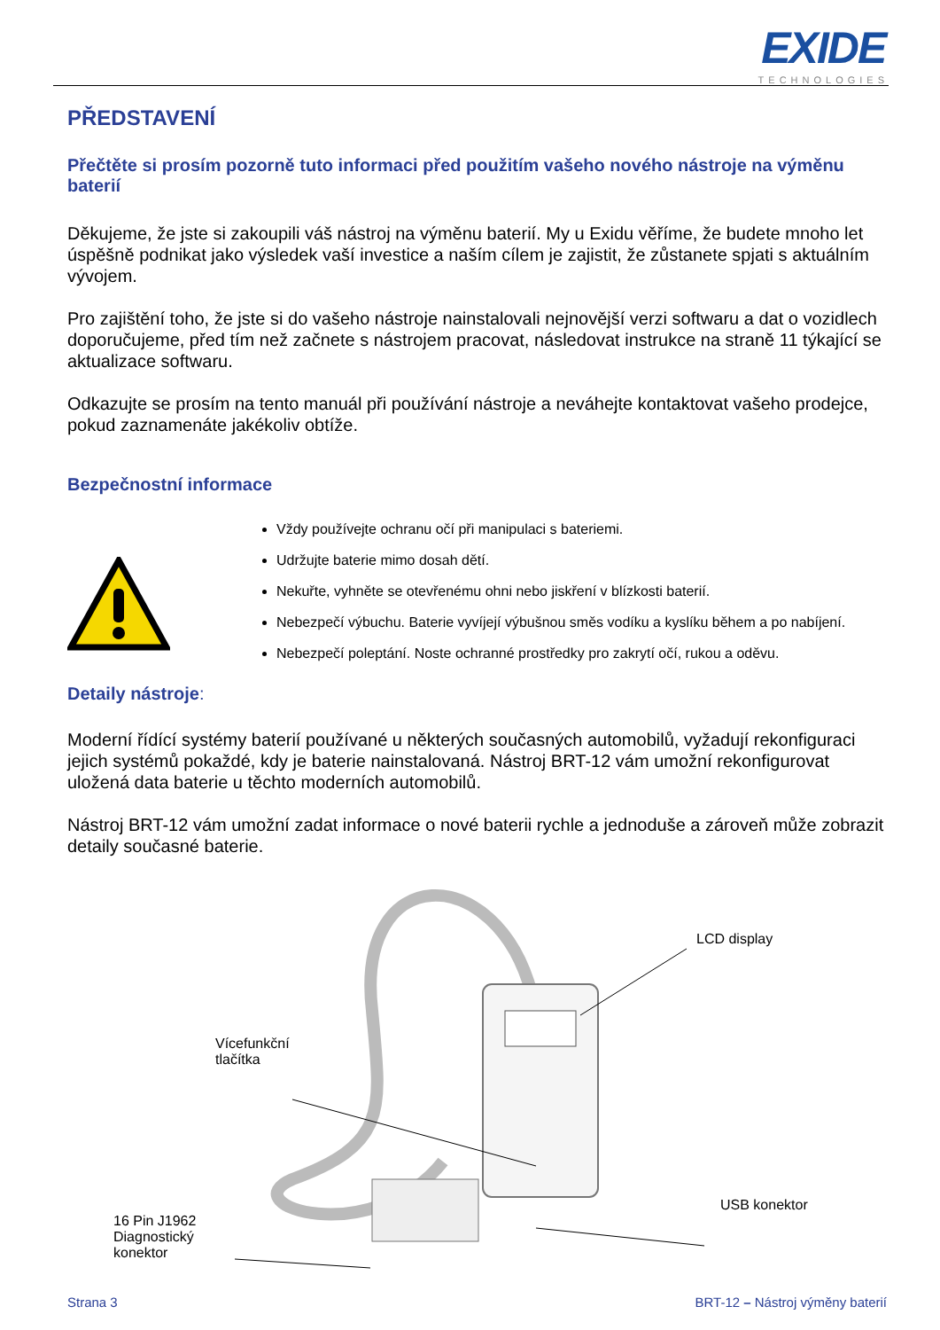EXIDE
TECHNOLOGIES
PŘEDSTAVENÍ
Přečtěte si prosím pozorně tuto informaci před použitím vašeho nového nástroje na výměnu baterií
Děkujeme, že jste si zakoupili váš nástroj na výměnu baterií. My u Exidu věříme, že budete mnoho let úspěšně podnikat jako výsledek vaší investice a naším cílem je zajistit, že zůstanete spjati s aktuálním vývojem.
Pro zajištění toho, že jste si do vašeho nástroje nainstalovali nejnovější verzi softwaru a dat o vozidlech doporučujeme, před tím než začnete s nástrojem pracovat, následovat instrukce na straně 11 týkající se aktualizace softwaru.
Odkazujte se prosím na tento manuál při používání nástroje a neváhejte kontaktovat vašeho prodejce, pokud zaznamenáte jakékoliv obtíže.
Bezpečnostní informace
Vždy používejte ochranu očí při manipulaci s bateriemi.
Udržujte baterie mimo dosah dětí.
Nekuřte, vyhněte se otevřenému ohni nebo jiskření v blízkosti baterií.
Nebezpečí výbuchu. Baterie vyvíjejí výbušnou směs vodíku a kyslíku během a po nabíjení.
Nebezpečí poleptání. Noste ochranné prostředky pro zakrytí očí, rukou a oděvu.
Detaily nástroje:
Moderní řídící systémy baterií používané u některých současných automobilů, vyžadují rekonfiguraci jejich systémů pokaždé, kdy je baterie nainstalovaná. Nástroj BRT-12 vám umožní rekonfigurovat uložená data baterie u těchto moderních automobilů.
Nástroj BRT-12 vám umožní zadat informace o nové baterii rychle a jednoduše a zároveň může zobrazit detaily současné baterie.
LCD display
Vícefunkční
tlačítka
USB konektor
16 Pin J1962
Diagnostický
konektor
Strana 3 BRT-12 – Nástroj výměny baterií